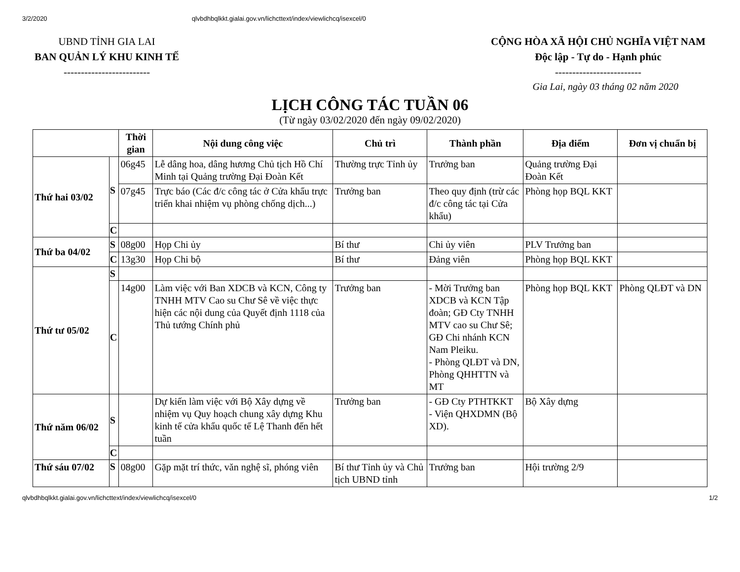3/2/2020 qlvbdhbqlkkt.gialai.gov.vn/lichcttext/index/viewlichcq/isexcel/0
UBND TỈNH GIA LAI
BAN QUẢN LÝ KHU KINH TẾ
-------------------------
CỘNG HÒA XÃ HỘI CHỦ NGHĨA VIỆT NAM
Độc lập - Tự do - Hạnh phúc
-------------------------
Gia Lai, ngày 03 tháng 02 năm 2020
LỊCH CÔNG TÁC TUẦN 06
(Từ ngày 03/02/2020 đến ngày 09/02/2020)
| | | Thời gian | Nội dung công việc | Chủ trì | Thành phần | Địa điểm | Đơn vị chuẩn bị |
| --- | --- | --- | --- | --- | --- | --- | --- |
| Thứ hai 03/02 | S | 06g45 | Lễ dâng hoa, dâng hương Chủ tịch Hồ Chí Minh tại Quảng trường Đại Đoàn Kết | Thường trực Tỉnh ủy | Trưởng ban | Quảng trường Đại Đoàn Kết | |
| | | 07g45 | Trực báo (Các đ/c công tác ở Cửa khẩu trực triển khai nhiệm vụ phòng chống dịch...) | Trưởng ban | Theo quy định (trừ các đ/c công tác tại Cửa khẩu) | Phòng họp BQL KKT | |
| | C | | | | | | |
| Thứ ba 04/02 | S | 08g00 | Họp Chi ủy | Bí thư | Chi ủy viên | PLV Trưởng ban | |
| | C | 13g30 | Họp Chi bộ | Bí thư | Đảng viên | Phòng họp BQL KKT | |
| Thứ tư 05/02 | S | | | | | | |
| | C | 14g00 | Làm việc với Ban XDCB và KCN, Công ty TNHH MTV Cao su Chư Sê về việc thực hiện các nội dung của Quyết định 1118 của Thủ tướng Chính phủ | Trưởng ban | - Mời Trưởng ban XDCB và KCN Tập đoàn; GĐ Cty TNHH MTV cao su Chư Sê; GĐ Chi nhánh KCN Nam Pleiku. - Phòng QLĐT và DN, Phòng QHHTTN và MT | Phòng họp BQL KKT | Phòng QLĐT và DN |
| Thứ năm 06/02 | S | | Dự kiến làm việc với Bộ Xây dựng về nhiệm vụ Quy hoạch chung xây dựng Khu kinh tế cửa khẩu quốc tế Lệ Thanh đến hết tuần | Trưởng ban | - GĐ Cty PTHTKKT - Viện QHXDMN (Bộ XD). | Bộ Xây dựng | |
| | C | | | | | | |
| Thứ sáu 07/02 | S | 08g00 | Gặp mặt trí thức, văn nghệ sĩ, phóng viên | Bí thư Tỉnh ủy và Chủ tịch UBND tỉnh | Trưởng ban | Hội trường 2/9 | |
qlvbdhbqlkkt.gialai.gov.vn/lichcttext/index/viewlichcq/isexcel/0 1/2